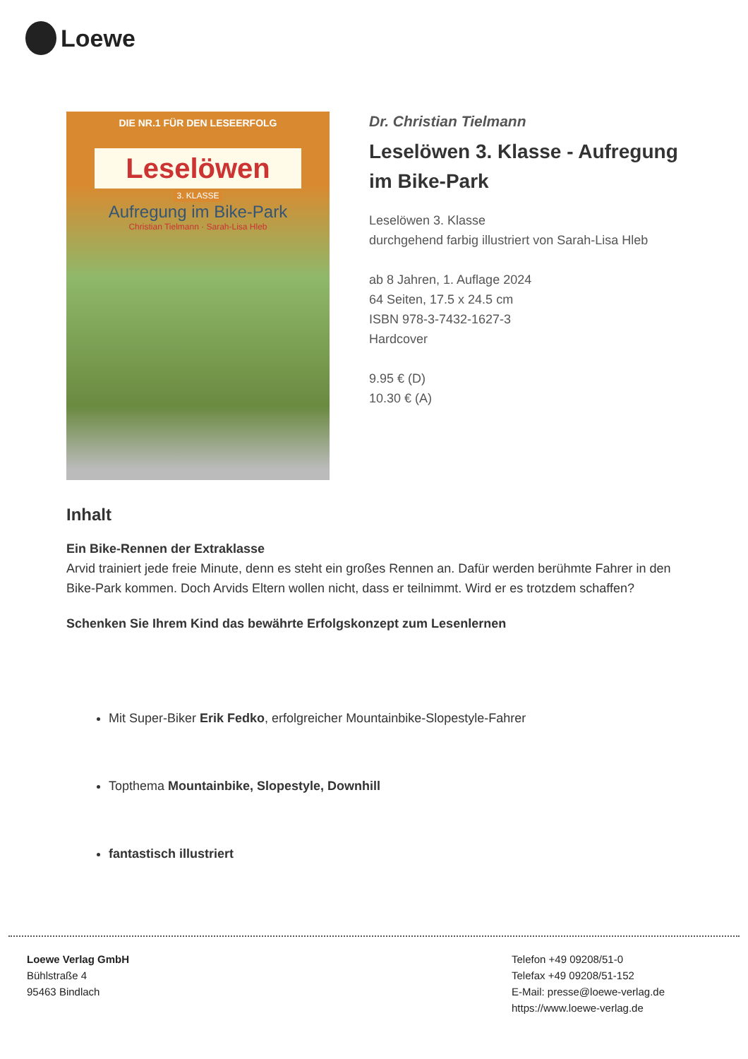Loewe
DIE NR.1 FÜR DEN LESEERFOLG
Leselöwen
3. KLASSE
Aufregung im Bike-Park
Christian Tielmann · Sarah-Lisa Hleb
Dr. Christian Tielmann
Leselöwen 3. Klasse - Aufregung im Bike-Park
Leselöwen 3. Klasse
durchgehend farbig illustriert von Sarah-Lisa Hleb
ab 8 Jahren, 1. Auflage 2024
64 Seiten, 17.5 x 24.5 cm
ISBN 978-3-7432-1627-3
Hardcover
9.95 € (D)
10.30 € (A)
Inhalt
Ein Bike-Rennen der Extraklasse
Arvid trainiert jede freie Minute, denn es steht ein großes Rennen an. Dafür werden berühmte Fahrer in den Bike-Park kommen. Doch Arvids Eltern wollen nicht, dass er teilnimmt. Wird er es trotzdem schaffen?
Schenken Sie Ihrem Kind das bewährte Erfolgskonzept zum Lesenlernen
Mit Super-Biker Erik Fedko, erfolgreicher Mountainbike-Slopestyle-Fahrer
Topthema Mountainbike, Slopestyle, Downhill
fantastisch illustriert
Loewe Verlag GmbH
Bühlstraße 4
95463 Bindlach
Telefon +49 09208/51-0
Telefax +49 09208/51-152
E-Mail: presse@loewe-verlag.de
https://www.loewe-verlag.de